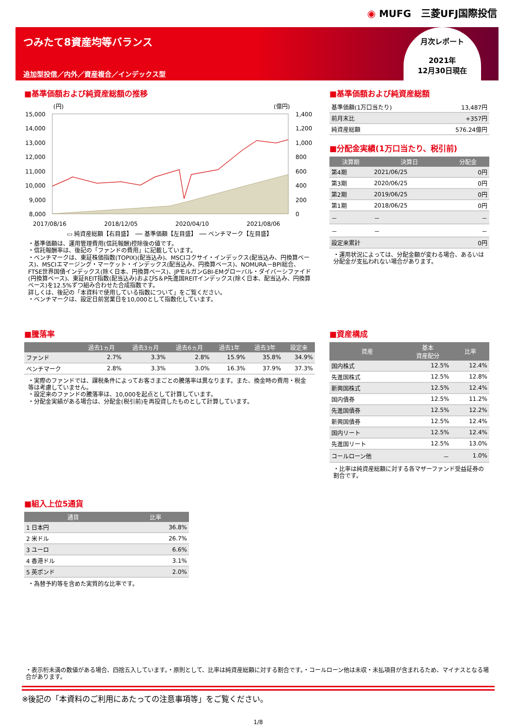◉ MUFG　三菱UFJ国際投信
つみたて8資産均等バランス
追加型投信／内外／資産複合／インデックス型
月次レポート
2021年
12月30日現在
■基準価額および純資産総額の推移
(円)
(億円)
15,000
14,000
13,000
12,000
11,000
10,000
9,000
8,000
1,400
1,200
1,000
800
600
400
200
0
2017/08/16
2018/12/05
2020/04/10
2021/08/06
▭ 純資産総額【右目盛】　── 基準価額【左目盛】　── ベンチマーク【左目盛】
・基準価額は、運用管理費用(信託報酬)控除後の値です。
・信託報酬率は、後記の「ファンドの費用」に記載しています。
・ベンチマークは、東証株価指数(TOPIX)(配当込み)、MSCIコクサイ・インデックス(配当込み、円換算ベース)、MSCIエマージング・マーケット・インデックス(配当込み、円換算ベース)、NOMURA－BPI総合、FTSE世界国債インデックス(除く日本、円換算ベース)、JPモルガンGBI-EMグローバル・ダイバーシファイド(円換算ベース)、東証REIT指数(配当込み)およびS＆P先進国REITインデックス(除く日本、配当込み、円換算ベース)を12.5%ずつ組み合わせた合成指数です。
詳しくは、後記の「本資料で使用している指数について」をご覧ください。
・ベンチマークは、設定日前営業日を10,000として指数化しています。
■基準価額および純資産総額
| 基準価額(1万口当たり) | 13,487円 |
| 前月末比 | +357円 |
| 純資産総額 | 576.24億円 |
■分配金実績(1万口当たり、税引前)
| 決算期 | 決算日 | 分配金 |
| --- | --- | --- |
| 第4期 | 2021/06/25 | 0円 |
| 第3期 | 2020/06/25 | 0円 |
| 第2期 | 2019/06/25 | 0円 |
| 第1期 | 2018/06/25 | 0円 |
| － | － | － |
| － | － | － |
| 設定来累計 | | 0円 |
・運用状況によっては、分配金額が変わる場合、あるいは分配金が支払われない場合があります。
■騰落率
| | 過去1ヵ月 | 過去3ヵ月 | 過去6ヵ月 | 過去1年 | 過去3年 | 設定来 |
| --- | --- | --- | --- | --- | --- | --- |
| ファンド | 2.7% | 3.3% | 2.8% | 15.9% | 35.8% | 34.9% |
| ベンチマーク | 2.8% | 3.3% | 3.0% | 16.3% | 37.9% | 37.3% |
・実際のファンドでは、課税条件によってお客さまごとの騰落率は異なります。また、換金時の費用・税金等は考慮していません。
・設定来のファンドの騰落率は、10,000を起点として計算しています。
・分配金実績がある場合は、分配金(税引前)を再投資したものとして計算しています。
■組入上位5通貨
| 通貨 | 比率 |
| --- | --- |
| 1 日本円 | 36.8% |
| 2 米ドル | 26.7% |
| 3 ユーロ | 6.6% |
| 4 香港ドル | 3.1% |
| 5 英ポンド | 2.0% |
・為替予約等を含めた実質的な比率です。
■資産構成
| 資産 | 基本 資産配分 | 比率 |
| --- | --- | --- |
| 国内株式 | 12.5% | 12.4% |
| 先進国株式 | 12.5% | 12.8% |
| 新興国株式 | 12.5% | 12.4% |
| 国内債券 | 12.5% | 11.2% |
| 先進国債券 | 12.5% | 12.2% |
| 新興国債券 | 12.5% | 12.4% |
| 国内リート | 12.5% | 12.4% |
| 先進国リート | 12.5% | 13.0% |
| コールローン他 | － | 1.0% |
・比率は純資産総額に対する各マザーファンド受益証券の割合です。
・表示桁未満の数値がある場合、四捨五入しています。・原則として、比率は純資産総額に対する割合です。・コールローン他は未収・未払項目が含まれるため、マイナスとなる場合があります。
※後記の「本資料のご利用にあたっての注意事項等」をご覧ください。
1/8